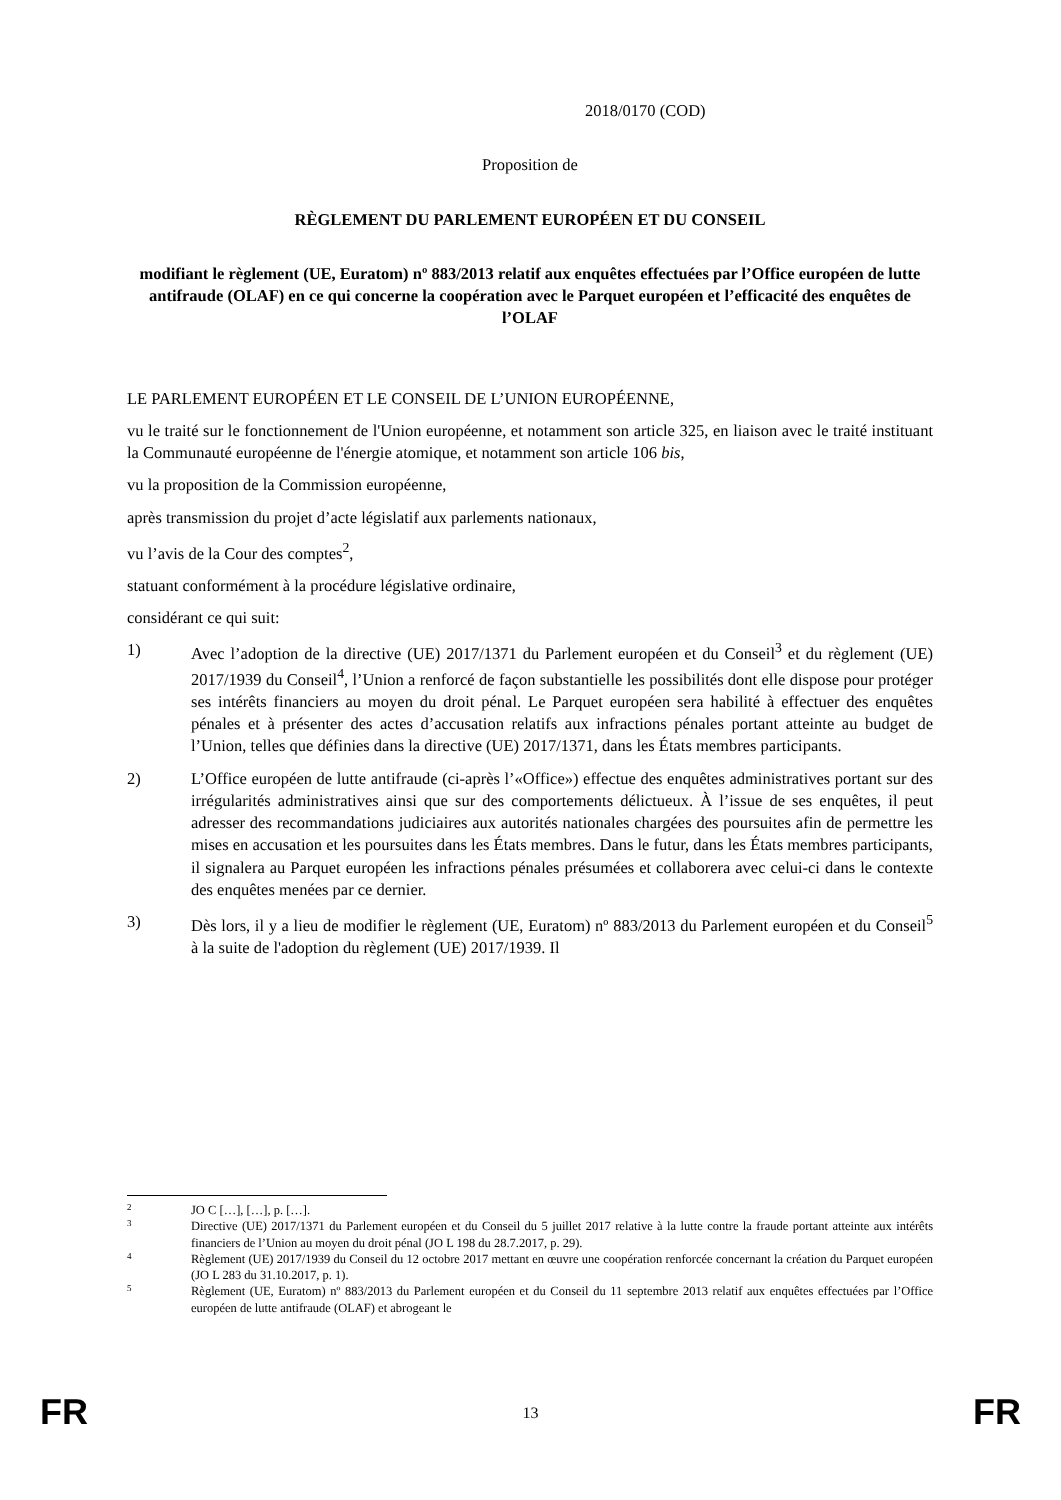2018/0170 (COD)
Proposition de
RÈGLEMENT DU PARLEMENT EUROPÉEN ET DU CONSEIL
modifiant le règlement (UE, Euratom) nº 883/2013 relatif aux enquêtes effectuées par l’Office européen de lutte antifraude (OLAF) en ce qui concerne la coopération avec le Parquet européen et l’efficacité des enquêtes de l’OLAF
LE PARLEMENT EUROPÉEN ET LE CONSEIL DE L’UNION EUROPÉENNE,
vu le traité sur le fonctionnement de l'Union européenne, et notamment son article 325, en liaison avec le traité instituant la Communauté européenne de l'énergie atomique, et notamment son article 106 bis,
vu la proposition de la Commission européenne,
après transmission du projet d’acte législatif aux parlements nationaux,
vu l’avis de la Cour des comptes<sup>2</sup>,
statuant conformément à la procédure législative ordinaire,
considérant ce qui suit:
1) Avec l’adoption de la directive (UE) 2017/1371 du Parlement européen et du Conseil<sup>3</sup> et du règlement (UE) 2017/1939 du Conseil<sup>4</sup>, l’Union a renforcé de façon substantielle les possibilités dont elle dispose pour protéger ses intérêts financiers au moyen du droit pénal. Le Parquet européen sera habilité à effectuer des enquêtes pénales et à présenter des actes d’accusation relatifs aux infractions pénales portant atteinte au budget de l’Union, telles que définies dans la directive (UE) 2017/1371, dans les États membres participants.
2) L’Office européen de lutte antifraude (ci-après l’«Office») effectue des enquêtes administratives portant sur des irrégularités administratives ainsi que sur des comportements délictueux. À l’issue de ses enquêtes, il peut adresser des recommandations judiciaires aux autorités nationales chargées des poursuites afin de permettre les mises en accusation et les poursuites dans les États membres. Dans le futur, dans les États membres participants, il signalera au Parquet européen les infractions pénales présumées et collaborera avec celui-ci dans le contexte des enquêtes menées par ce dernier.
3) Dès lors, il y a lieu de modifier le règlement (UE, Euratom) nº 883/2013 du Parlement européen et du Conseil<sup>5</sup> à la suite de l'adoption du règlement (UE) 2017/1939. Il
2 JO C […], […], p. […].
3 Directive (UE) 2017/1371 du Parlement européen et du Conseil du 5 juillet 2017 relative à la lutte contre la fraude portant atteinte aux intérêts financiers de l’Union au moyen du droit pénal (JO L 198 du 28.7.2017, p. 29).
4 Règlement (UE) 2017/1939 du Conseil du 12 octobre 2017 mettant en œuvre une coopération renforcée concernant la création du Parquet européen (JO L 283 du 31.10.2017, p. 1).
5 Règlement (UE, Euratom) nº 883/2013 du Parlement européen et du Conseil du 11 septembre 2013 relatif aux enquêtes effectuées par l’Office européen de lutte antifraude (OLAF) et abrogeant le
FR 13 FR